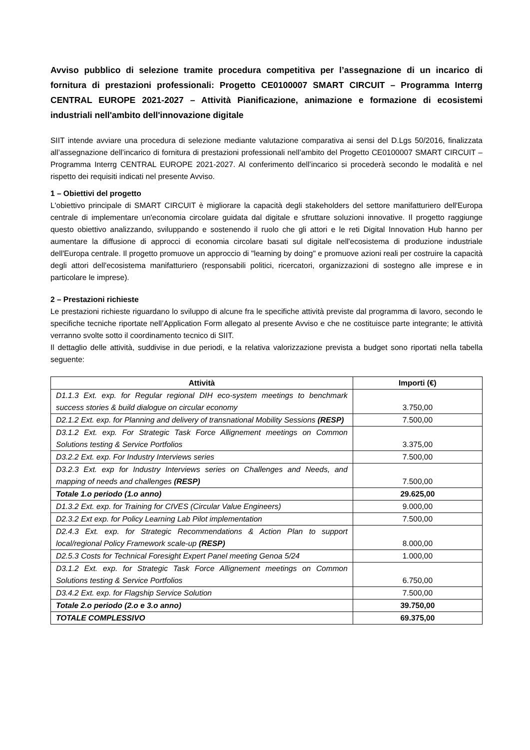Avviso pubblico di selezione tramite procedura competitiva per l’assegnazione di un incarico di fornitura di prestazioni professionali: Progetto CE0100007 SMART CIRCUIT – Programma Interrg CENTRAL EUROPE 2021-2027 – Attività Pianificazione, animazione e formazione di ecosistemi industriali nell'ambito dell'innovazione digitale
SIIT intende avviare una procedura di selezione mediante valutazione comparativa ai sensi del D.Lgs 50/2016, finalizzata all’assegnazione dell’incarico di fornitura di prestazioni professionali nell’ambito del Progetto CE0100007 SMART CIRCUIT – Programma Interrg CENTRAL EUROPE 2021-2027. Al conferimento dell’incarico si procederà secondo le modalità e nel rispetto dei requisiti indicati nel presente Avviso.
1 – Obiettivi del progetto
L'obiettivo principale di SMART CIRCUIT è migliorare la capacità degli stakeholders del settore manifatturiero dell'Europa centrale di implementare un'economia circolare guidata dal digitale e sfruttare soluzioni innovative. Il progetto raggiunge questo obiettivo analizzando, sviluppando e sostenendo il ruolo che gli attori e le reti Digital Innovation Hub hanno per aumentare la diffusione di approcci di economia circolare basati sul digitale nell'ecosistema di produzione industriale dell'Europa centrale. Il progetto promuove un approccio di "learning by doing" e promuove azioni reali per costruire la capacità degli attori dell'ecosistema manifatturiero (responsabili politici, ricercatori, organizzazioni di sostegno alle imprese e in particolare le imprese).
2 – Prestazioni richieste
Le prestazioni richieste riguardano lo sviluppo di alcune fra le specifiche attività previste dal programma di lavoro, secondo le specifiche tecniche riportate nell’Application Form allegato al presente Avviso e che ne costituisce parte integrante; le attività verranno svolte sotto il coordinamento tecnico di SIIT.
Il dettaglio delle attività, suddivise in due periodi, e la relativa valorizzazione prevista a budget sono riportati nella tabella seguente:
| Attività | Importi (€) |
| --- | --- |
| D1.1.3 Ext. exp. for Regular regional DIH eco-system meetings to benchmark success stories & build dialogue on circular economy | 3.750,00 |
| D2.1.2 Ext. exp. for Planning and delivery of transnational Mobility Sessions (RESP) | 7.500,00 |
| D3.1.2 Ext. exp. For Strategic Task Force Allignement meetings on Common Solutions testing & Service Portfolios | 3.375,00 |
| D3.2.2 Ext. exp. For Industry Interviews series | 7.500,00 |
| D3.2.3 Ext. exp for Industry Interviews series on Challenges and Needs, and mapping of needs and challenges (RESP) | 7.500,00 |
| Totale 1.o periodo (1.o anno) | 29.625,00 |
| D1.3.2 Ext. exp. for Training for CIVES (Circular Value Engineers) | 9.000,00 |
| D2.3.2 Ext exp. for Policy Learning Lab Pilot implementation | 7.500,00 |
| D2.4.3 Ext. exp. for Strategic Recommendations & Action Plan to support local/regional Policy Framework scale-up (RESP) | 8.000,00 |
| D2.5.3 Costs for Technical Foresight Expert Panel meeting Genoa 5/24 | 1.000,00 |
| D3.1.2 Ext. exp. for Strategic Task Force Allignement meetings on Common Solutions testing & Service Portfolios | 6.750,00 |
| D3.4.2 Ext. exp. for Flagship Service Solution | 7.500,00 |
| Totale 2.o periodo (2.o e 3.o anno) | 39.750,00 |
| TOTALE COMPLESSIVO | 69.375,00 |